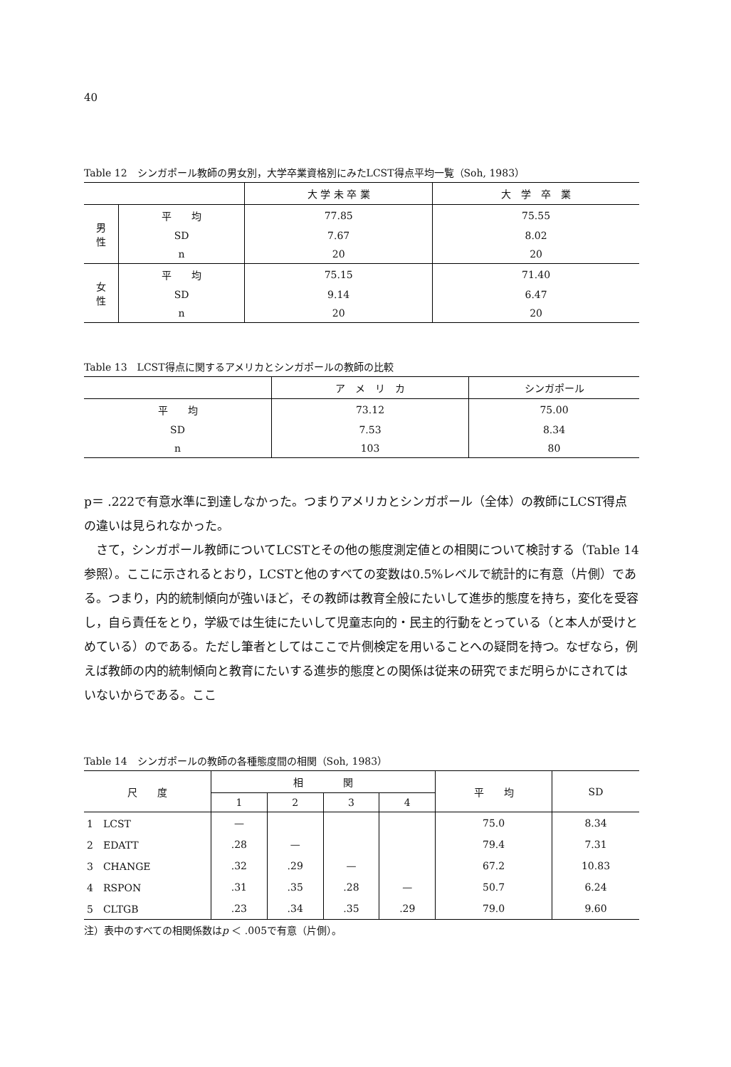40
Table 12　シンガポール教師の男女別，大学卒業資格別にみたLCST得点平均一覧（Soh, 1983）
| | | 大 学 未 卒 業 | 大 学 卒 業 |
| --- | --- | --- | --- |
| 男 性 | 平 均 | 77.85 | 75.55 |
| | SD | 7.67 | 8.02 |
| | n | 20 | 20 |
| 女 性 | 平 均 | 75.15 | 71.40 |
| | SD | 9.14 | 6.47 |
| | n | 20 | 20 |
Table 13　LCST得点に関するアメリカとシンガポールの教師の比較
| | ア メ リ カ | シンガポール |
| --- | --- | --- |
| 平 均 | 73.12 | 75.00 |
| SD | 7.53 | 8.34 |
| n | 103 | 80 |
p＝ .222で有意水準に到達しなかった。つまりアメリカとシンガポール（全体）の教師にLCST得点の違いは見られなかった。
さて，シンガポール教師についてLCSTとその他の態度測定値との相関について検討する（Table 14参照）。ここに示されるとおり，LCSTと他のすべての変数は0.5%レベルで統計的に有意（片側）である。つまり，内的統制傾向が強いほど，その教師は教育全般にたいして進歩的態度を持ち，変化を受容し，自ら責任をとり，学級では生徒にたいして児童志向的・民主的行動をとっている（と本人が受けとめている）のである。ただし筆者としてはここで片側検定を用いることへの疑問を持つ。なぜなら，例えば教師の内的統制傾向と教育にたいする進歩的態度との関係は従来の研究でまだ明らかにされてはいないからである。ここ
Table 14　シンガポールの教師の各種態度間の相関（Soh, 1983）
| 尺 度 | 相 関 | | | | 平 均 | SD |
| --- | --- | --- | --- | --- | --- | --- |
| | 1 | 2 | 3 | 4 | | |
| 1 LCST | — | | | | 75.0 | 8.34 |
| 2 EDATT | .28 | — | | | 79.4 | 7.31 |
| 3 CHANGE | .32 | .29 | — | | 67.2 | 10.83 |
| 4 RSPON | .31 | .35 | .28 | — | 50.7 | 6.24 |
| 5 CLTGB | .23 | .34 | .35 | .29 | 79.0 | 9.60 |
注）表中のすべての相関係数はp ＜ .005で有意（片側）。